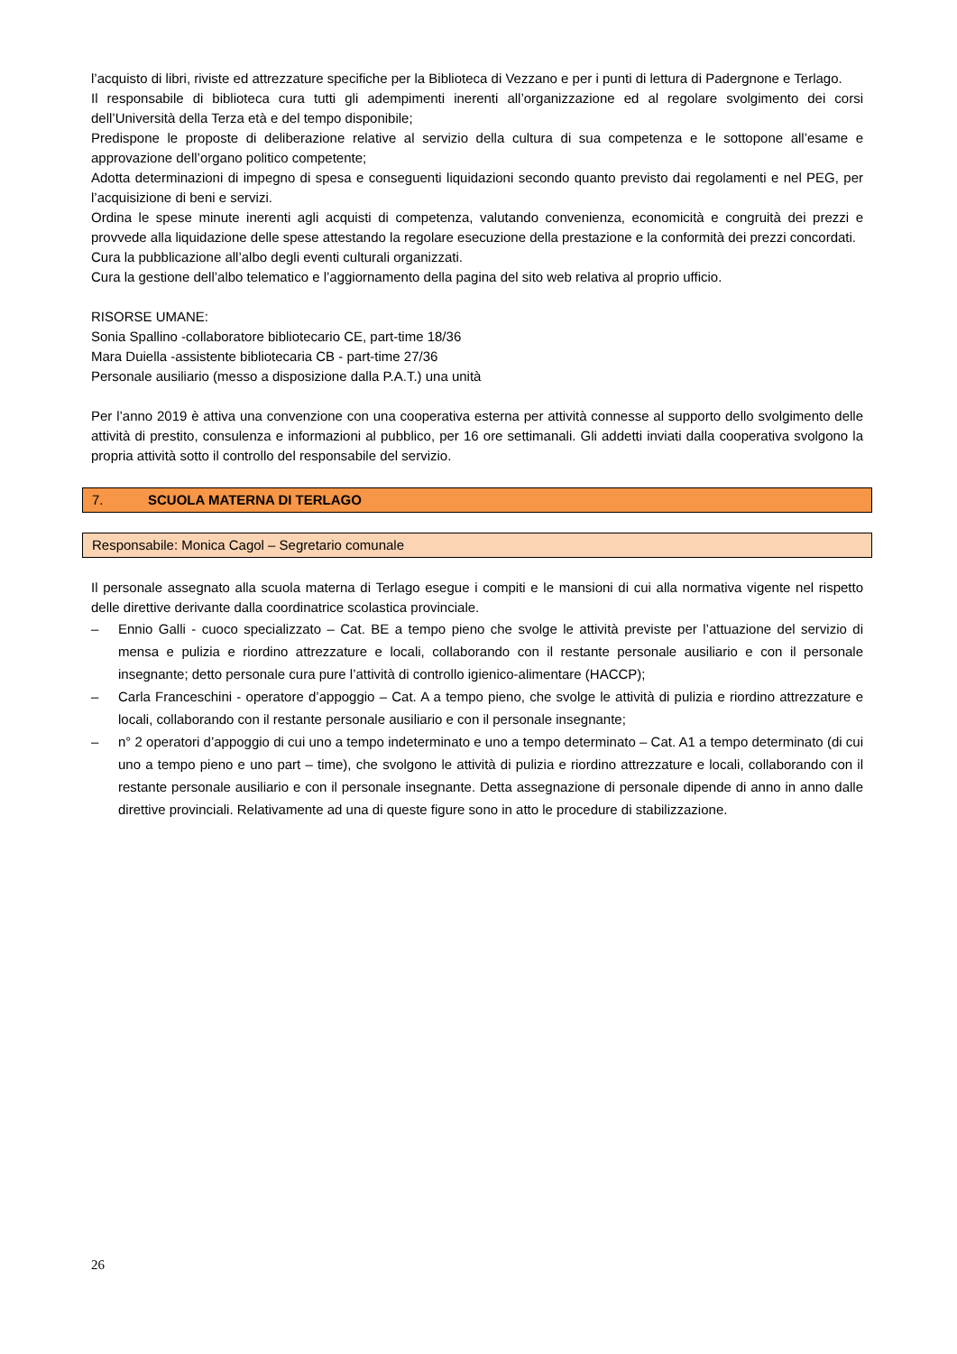l’acquisto di libri, riviste ed attrezzature specifiche per la Biblioteca di Vezzano e per i punti di lettura di Padergnone e Terlago.
Il responsabile di biblioteca cura tutti gli adempimenti inerenti all’organizzazione ed al regolare svolgimento dei corsi dell’Università della Terza età e del tempo disponibile;
Predispone le proposte di deliberazione relative al servizio della cultura di sua competenza e le sottopone all’esame e approvazione dell’organo politico competente;
Adotta determinazioni di impegno di spesa e conseguenti liquidazioni secondo quanto previsto dai regolamenti e nel PEG, per l’acquisizione di beni e servizi.
Ordina le spese minute inerenti agli acquisti di competenza, valutando convenienza, economicità e congruità dei prezzi e provvede alla liquidazione delle spese attestando la regolare esecuzione della prestazione e la conformità dei prezzi concordati.
Cura la pubblicazione all’albo degli eventi culturali organizzati.
Cura la gestione dell’albo telematico e l’aggiornamento della pagina del sito web relativa al proprio ufficio.
RISORSE UMANE:
Sonia Spallino -collaboratore bibliotecario CE, part-time 18/36
Mara Duiella -assistente bibliotecaria CB - part-time 27/36
Personale ausiliario (messo a disposizione dalla P.A.T.) una unità
Per l’anno 2019 è attiva una convenzione con una cooperativa esterna per attività connesse al supporto dello svolgimento delle attività di prestito, consulenza e informazioni al pubblico, per 16 ore settimanali. Gli addetti inviati dalla cooperativa svolgono la propria attività sotto il controllo del responsabile del servizio.
7. SCUOLA MATERNA DI TERLAGO
Responsabile: Monica Cagol – Segretario comunale
Il personale assegnato alla scuola materna di Terlago esegue i compiti e le mansioni di cui alla normativa vigente nel rispetto delle direttive derivante dalla coordinatrice scolastica provinciale.
– Ennio Galli - cuoco specializzato – Cat. BE a tempo pieno che svolge le attività previste per l’attuazione del servizio di mensa e pulizia e riordino attrezzature e locali, collaborando con il restante personale ausiliario e con il personale insegnante; detto personale cura pure l’attività di controllo igienico-alimentare (HACCP);
– Carla Franceschini - operatore d’appoggio – Cat. A a tempo pieno, che svolge le attività di pulizia e riordino attrezzature e locali, collaborando con il restante personale ausiliario e con il personale insegnante;
– n° 2 operatori d’appoggio di cui uno a tempo indeterminato e uno a tempo determinato – Cat. A1 a tempo determinato (di cui uno a tempo pieno e uno part – time), che svolgono le attività di pulizia e riordino attrezzature e locali, collaborando con il restante personale ausiliario e con il personale insegnante. Detta assegnazione di personale dipende di anno in anno dalle direttive provinciali. Relativamente ad una di queste figure sono in atto le procedure di stabilizzazione.
26